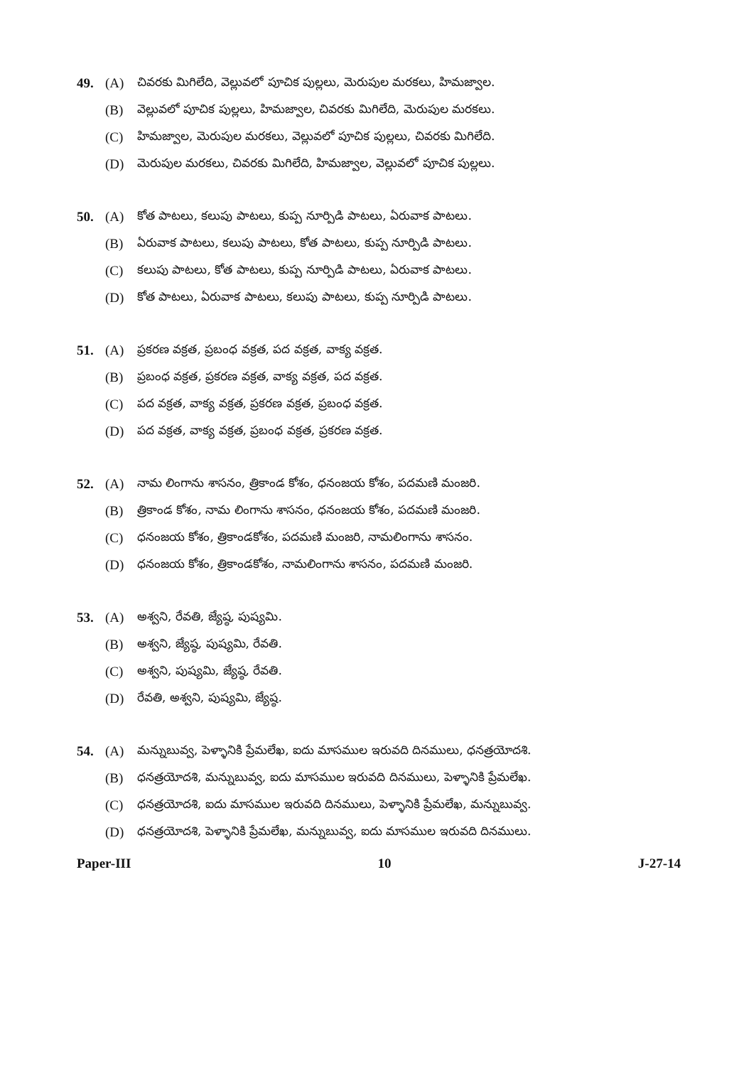49. (A) చివరకు మిగిలేది, వెల్లువలో పూచిక పుల్లలు, మెరుపుల మరకలు, హిమజ్వాల.
(B) వెల్లువలో పూచిక పుల్లలు, హిమజ్వాల, చివరకు మిగిలేది, మెరుపుల మరకలు.
(C) హిమజ్వాల, మెరుపుల మరకలు, వెల్లువలో పూచిక పుల్లలు, చివరకు మిగిలేది.
(D) మెరుపుల మరకలు, చివరకు మిగిలేది, హిమజ్వాల, వెల్లువలో పూచిక పుల్లలు.
50. (A) కోత పాటలు, కలుపు పాటలు, కుప్ప నూర్పిడి పాటలు, ఏరువాక పాటలు.
(B) ఏరువాక పాటలు, కలుపు పాటలు, కోత పాటలు, కుప్ప నూర్పిడి పాటలు.
(C) కలుపు పాటలు, కోత పాటలు, కుప్ప నూర్పిడి పాటలు, ఏరువాక పాటలు.
(D) కోత పాటలు, ఏరువాక పాటలు, కలుపు పాటలు, కుప్ప నూర్పిడి పాటలు.
51. (A) ప్రకరణ వక్రత, ప్రబంధ వక్రత, పద వక్రత, వాక్య వక్రత.
(B) ప్రబంధ వక్రత, ప్రకరణ వక్రత, వాక్య వక్రత, పద వక్రత.
(C) పద వక్రత, వాక్య వక్రత, ప్రకరణ వక్రత, ప్రబంధ వక్రత.
(D) పద వక్రత, వాక్య వక్రత, ప్రబంధ వక్రత, ప్రకరణ వక్రత.
52. (A) నామ లింగాను శాసనం, త్రికాండ కోశం, ధనంజయ కోశం, పదమణి మంజరి.
(B) త్రికాండ కోశం, నామ లింగాను శాసనం, ధనంజయ కోశం, పదమణి మంజరి.
(C) ధనంజయ కోశం, త్రికాండకోశం, పదమణి మంజరి, నామలింగాను శాసనం.
(D) ధనంజయ కోశం, త్రికాండకోశం, నామలింగాను శాసనం, పదమణి మంజరి.
53. (A) అశ్వని, రేవతి, జ్యేష్ఠ, పుష్యమి.
(B) అశ్వని, జ్యేష్ఠ, పుష్యమి, రేవతి.
(C) అశ్వని, పుష్యమి, జ్యేష్ఠ, రేవతి.
(D) రేవతి, అశ్వని, పుష్యమి, జ్యేష్ఠ.
54. (A) మన్నుబువ్వ, పెళ్ళానికి ప్రేమలేఖ, ఐదు మాసముల ఇరువది దినములు, ధనత్రయోదశి.
(B) ధనత్రయోదశి, మన్నుబువ్వ, ఐదు మాసముల ఇరువది దినములు, పెళ్ళానికి ప్రేమలేఖ.
(C) ధనత్రయోదశి, ఐదు మాసముల ఇరువది దినములు, పెళ్ళానికి ప్రేమలేఖ, మన్నుబువ్వ.
(D) ధనత్రయోదశి, పెళ్ళానికి ప్రేమలేఖ, మన్నుబువ్వ, ఐదు మాసముల ఇరువది దినములు.
Paper-III 10 J-27-14